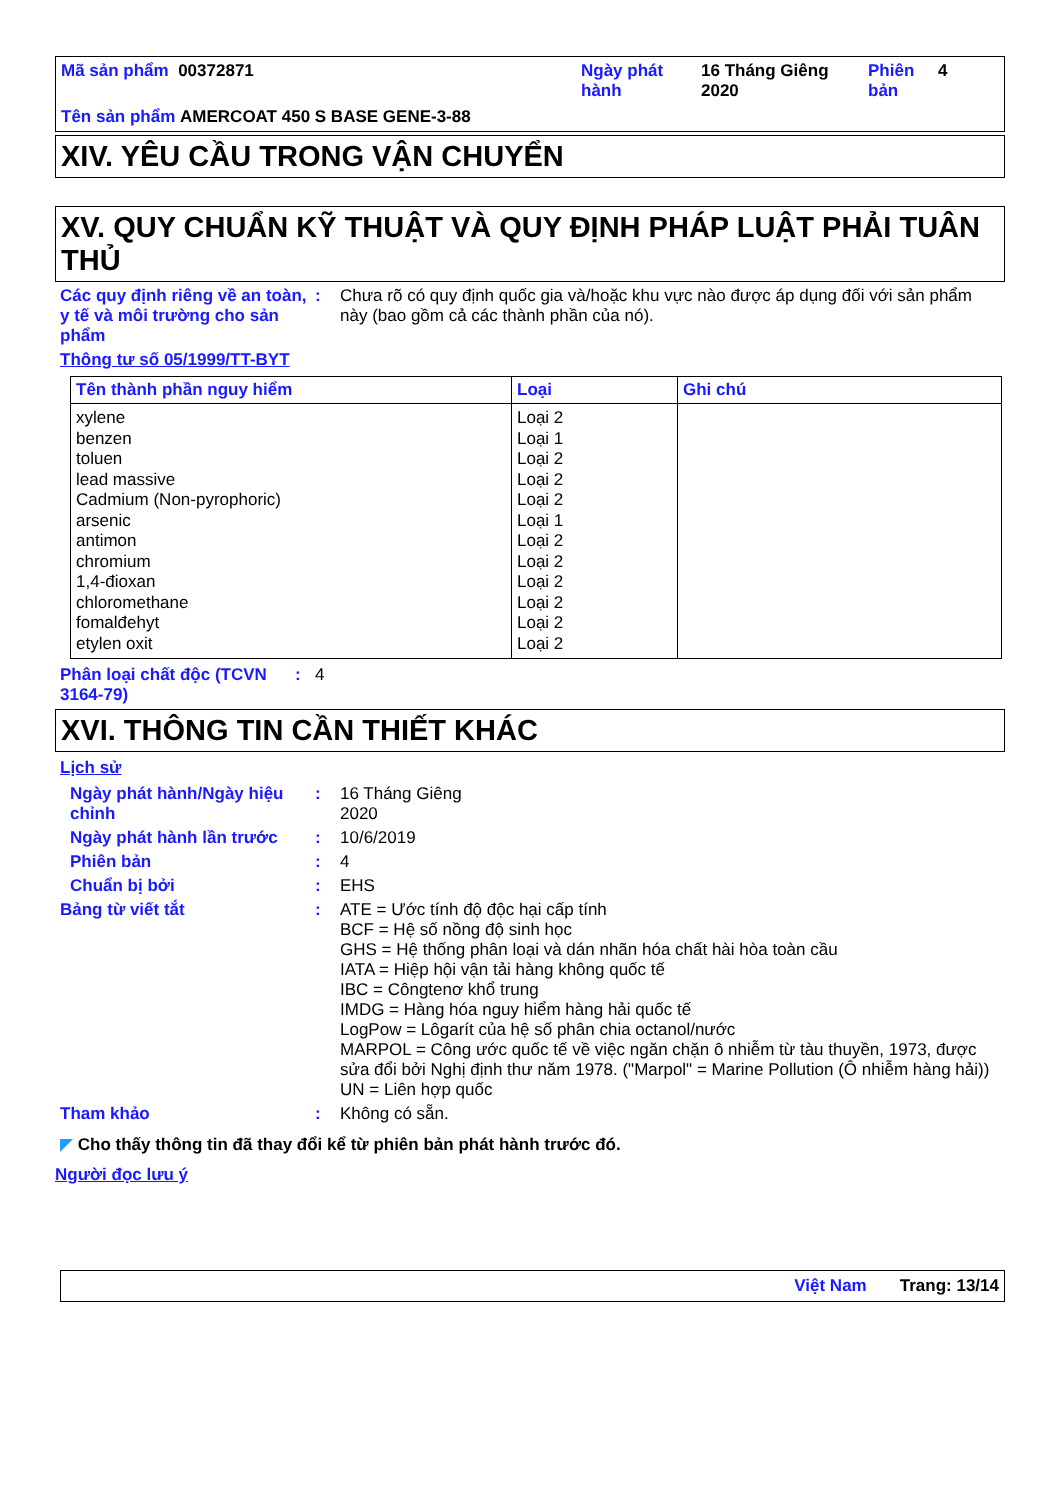Mã sản phẩm 00372871 Ngày phát hành
16 Tháng Giêng 2020
Phiên bản
4
Tên sản phẩm AMERCOAT 450 S BASE GENE-3-88
XIV. YÊU CẦU TRONG VẬN CHUYỂN
XV. QUY CHUẨN KỸ THUẬT VÀ QUY ĐỊNH PHÁP LUẬT PHẢI TUÂN THỦ
Các quy định riêng về an toàn, y tế và môi trường cho sản phẩm
: Chưa rõ có quy định quốc gia và/hoặc khu vực nào được áp dụng đối với sản phẩm này (bao gồm cả các thành phần của nó).
Thông tư số 05/1999/TT-BYT
| Tên thành phần nguy hiểm | Loại | Ghi chú |
| --- | --- | --- |
| xylene benzen toluen lead massive Cadmium (Non-pyrophoric) arsenic antimon chromium 1,4-đioxan chloromethane fomalđehyt etylen oxit | Loại 2 Loại 1 Loại 2 Loại 2 Loại 2 Loại 1 Loại 2 Loại 2 Loại 2 Loại 2 Loại 2 Loại 2 | |
Phân loại chất độc (TCVN 3164-79)
: 4
XVI. THÔNG TIN CẦN THIẾT KHÁC
Lịch sử
Ngày phát hành/Ngày hiệu chỉnh
: 16 Tháng Giêng
2020
Ngày phát hành lần trước : 10/6/2019
Phiên bản : 4
Chuẩn bị bởi : EHS
Bảng từ viết tắt : ATE = Ước tính độ độc hại cấp tính
BCF = Hệ số nồng độ sinh học
GHS = Hệ thống phân loại và dán nhãn hóa chất hài hòa toàn cầu
IATA = Hiệp hội vận tải hàng không quốc tế
IBC = Côngtenơ khổ trung
IMDG = Hàng hóa nguy hiểm hàng hải quốc tế
LogPow = Lôgarít của hệ số phân chia octanol/nước
MARPOL = Công ước quốc tế về việc ngăn chặn ô nhiễm từ tàu thuyền, 1973, được sửa đổi bởi Nghị định thư năm 1978. ("Marpol" = Marine Pollution (Ô nhiễm hàng hải))
UN = Liên hợp quốc
Tham khảo : Không có sẵn.
◤ Cho thấy thông tin đã thay đổi kể từ phiên bản phát hành trước đó.
Người đọc lưu ý
Việt Nam Trang: 13/14